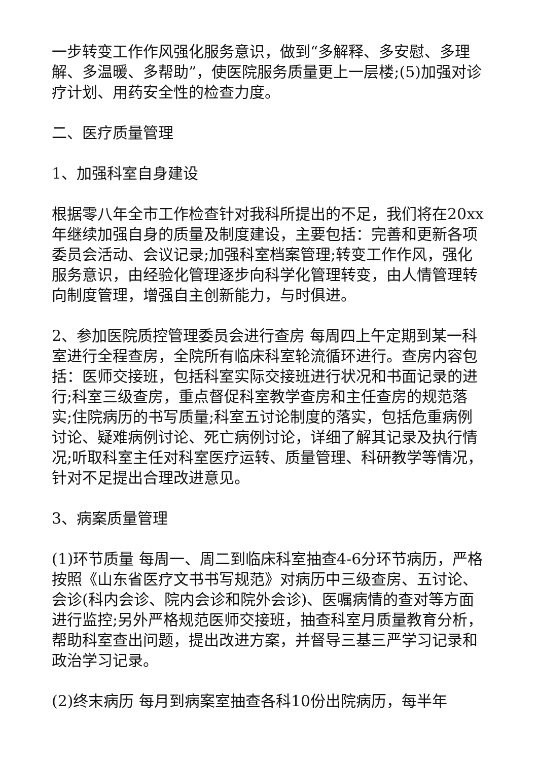一步转变工作作风强化服务意识，做到“多解释、多安慰、多理解、多温暖、多帮助”，使医院服务质量更上一层楼;(5)加强对诊疗计划、用药安全性的检查力度。
二、医疗质量管理
1、加强科室自身建设
根据零八年全市工作检查针对我科所提出的不足，我们将在20xx年继续加强自身的质量及制度建设，主要包括：完善和更新各项委员会活动、会议记录;加强科室档案管理;转变工作作风，强化服务意识，由经验化管理逐步向科学化管理转变，由人情管理转向制度管理，增强自主创新能力，与时俱进。
2、参加医院质控管理委员会进行查房 每周四上午定期到某一科室进行全程查房，全院所有临床科室轮流循环进行。查房内容包括：医师交接班，包括科室实际交接班进行状况和书面记录的进行;科室三级查房，重点督促科室教学查房和主任查房的规范落实;住院病历的书写质量;科室五讨论制度的落实，包括危重病例讨论、疑难病例讨论、死亡病例讨论，详细了解其记录及执行情况;听取科室主任对科室医疗运转、质量管理、科研教学等情况，针对不足提出合理改进意见。
3、病案质量管理
(1)环节质量 每周一、周二到临床科室抽查4-6分环节病历，严格按照《山东省医疗文书书写规范》对病历中三级查房、五讨论、会诊(科内会诊、院内会诊和院外会诊)、医嘱病情的查对等方面进行监控;另外严格规范医师交接班，抽查科室月质量教育分析，帮助科室查出问题，提出改进方案，并督导三基三严学习记录和政治学习记录。
(2)终末病历 每月到病案室抽查各科10份出院病历，每半年